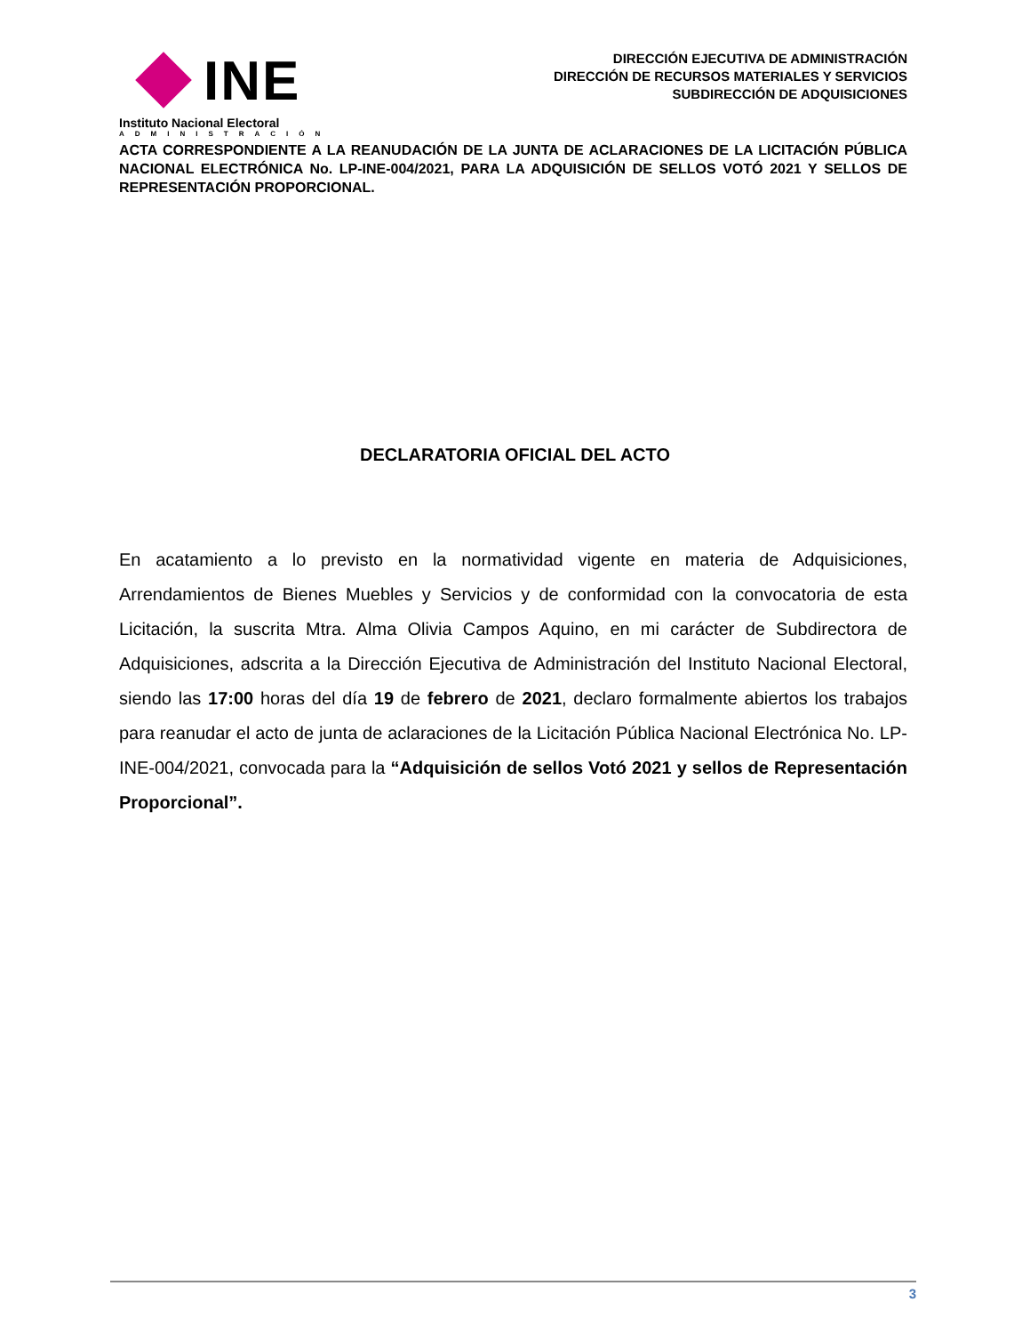INE
Instituto Nacional Electoral
ADMINISTRACIÓN
DIRECCIÓN EJECUTIVA DE ADMINISTRACIÓN
DIRECCIÓN DE RECURSOS MATERIALES Y SERVICIOS
SUBDIRECCIÓN DE ADQUISICIONES
ACTA CORRESPONDIENTE A LA REANUDACIÓN DE LA JUNTA DE ACLARACIONES DE LA LICITACIÓN PÚBLICA NACIONAL ELECTRÓNICA No. LP-INE-004/2021, PARA LA ADQUISICIÓN DE SELLOS VOTÓ 2021 Y SELLOS DE REPRESENTACIÓN PROPORCIONAL.
DECLARATORIA OFICIAL DEL ACTO
En acatamiento a lo previsto en la normatividad vigente en materia de Adquisiciones, Arrendamientos de Bienes Muebles y Servicios y de conformidad con la convocatoria de esta Licitación, la suscrita Mtra. Alma Olivia Campos Aquino, en mi carácter de Subdirectora de Adquisiciones, adscrita a la Dirección Ejecutiva de Administración del Instituto Nacional Electoral, siendo las 17:00 horas del día 19 de febrero de 2021, declaro formalmente abiertos los trabajos para reanudar el acto de junta de aclaraciones de la Licitación Pública Nacional Electrónica No. LP-INE-004/2021, convocada para la “Adquisición de sellos Votó 2021 y sellos de Representación Proporcional”.
3